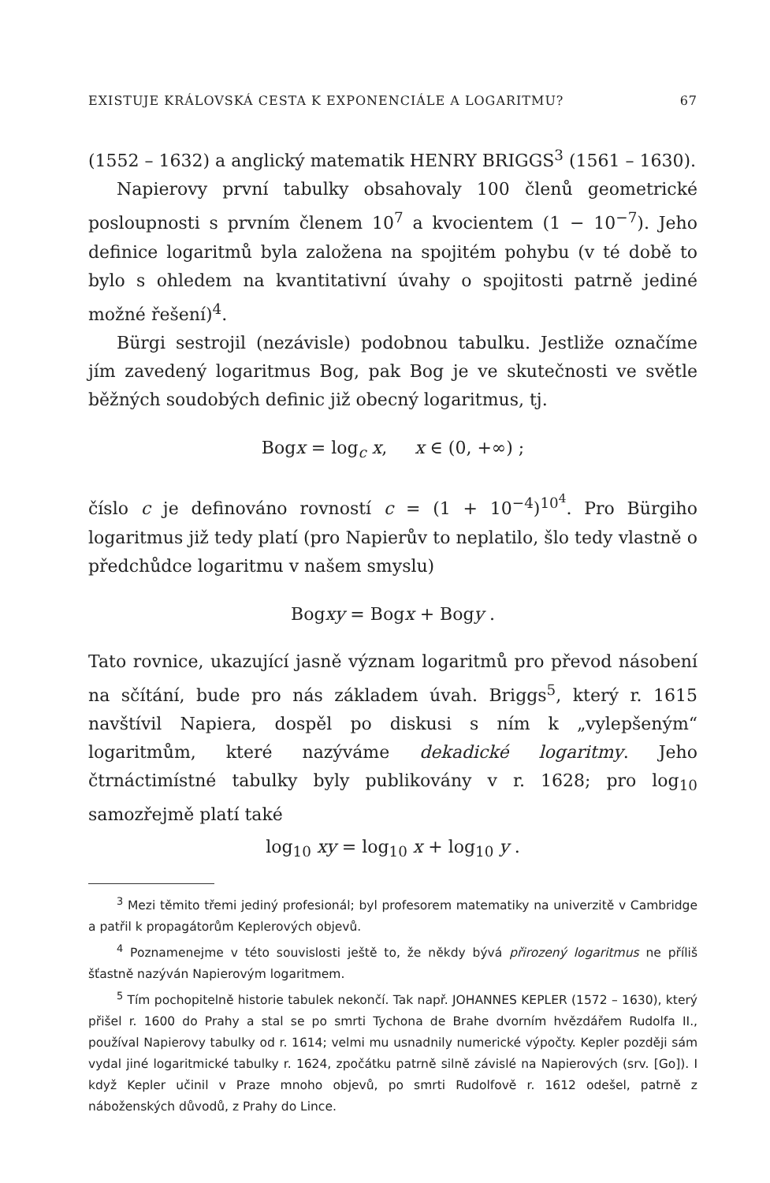EXISTUJE KRÁLOVSKÁ CESTA K EXPONENCIÁLE A LOGARITMU? 67
(1552 – 1632) a anglický matematik HENRY BRIGGS<sup>3</sup> (1561 – 1630).
Napierovy první tabulky obsahovaly 100 členů geometrické posloupnosti s prvním členem 10<sup>7</sup> a kvocientem (1 − 10<sup>−7</sup>). Jeho definice logaritmů byla založena na spojitém pohybu (v té době to bylo s ohledem na kvantitativní úvahy o spojitosti patrně jediné možné řešení)<sup>4</sup>.
Bürgi sestrojil (nezávisle) podobnou tabulku. Jestliže označíme jím zavedený logaritmus Bog, pak Bog je ve skutečnosti ve světle běžných soudobých definic již obecný logaritmus, tj.
Bogx = log<sub>c</sub> x, x ∈ (0, +∞) ;
číslo c je definováno rovností c = (1 + 10<sup>−4</sup>)<sup>10<sup>4</sup></sup>. Pro Bürgiho logaritmus již tedy platí (pro Napierův to neplatilo, šlo tedy vlastně o předchůdce logaritmu v našem smyslu)
Bogxy = Bogx + Bogy .
Tato rovnice, ukazující jasně význam logaritmů pro převod násobení na sčítání, bude pro nás základem úvah. Briggs<sup>5</sup>, který r. 1615 navštívil Napiera, dospěl po diskusi s ním k „vylepšeným“ logaritmům, které nazýváme dekadické logaritmy. Jeho čtrnáctimístné tabulky byly publikovány v r. 1628; pro log<sub>10</sub> samozřejmě platí také
log<sub>10</sub> xy = log<sub>10</sub> x + log<sub>10</sub> y .
<sup>3</sup> Mezi těmito třemi jediný profesionál; byl profesorem matematiky na univerzitě v Cambridge a patřil k propagátorům Keplerových objevů.
<sup>4</sup> Poznamenejme v této souvislosti ještě to, že někdy bývá přirozený logaritmus ne příliš šťastně nazýván Napierovým logaritmem.
<sup>5</sup> Tím pochopitelně historie tabulek nekončí. Tak např. JOHANNES KEPLER (1572 – 1630), který přišel r. 1600 do Prahy a stal se po smrti Tychona de Brahe dvorním hvězdářem Rudolfa II., používal Napierovy tabulky od r. 1614; velmi mu usnadnily numerické výpočty. Kepler později sám vydal jiné logaritmické tabulky r. 1624, zpočátku patrně silně závislé na Napierových (srv. [Go]). I když Kepler učinil v Praze mnoho objevů, po smrti Rudolfově r. 1612 odešel, patrně z náboženských důvodů, z Prahy do Lince.